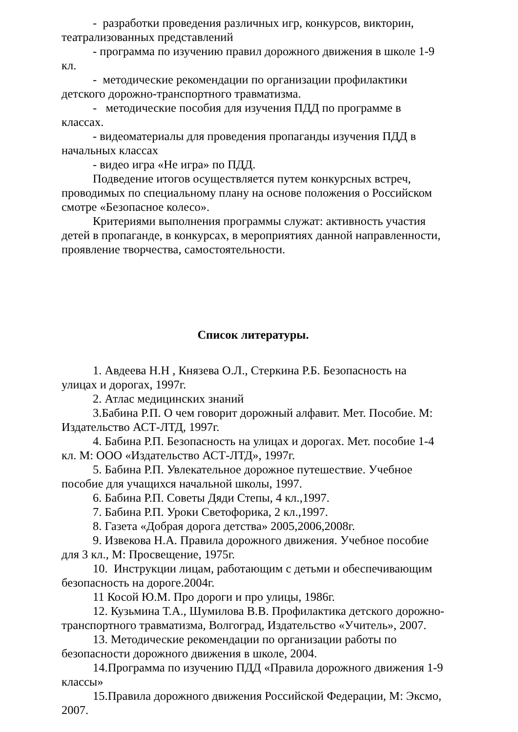- разработки проведения различных игр, конкурсов, викторин, театрализованных представлений
- программа по изучению правил дорожного движения в школе 1-9 кл.
- методические рекомендации по организации профилактики детского дорожно-транспортного травматизма.
- методические пособия для изучения ПДД по программе в классах.
- видеоматериалы для проведения пропаганды изучения ПДД в начальных классах
- видео игра «Не игра» по ПДД.
Подведение итогов осуществляется путем конкурсных встреч, проводимых по специальному плану на основе положения о Российском смотре «Безопасное колесо».
Критериями выполнения программы служат: активность участия детей в пропаганде, в конкурсах, в мероприятиях данной направленности, проявление творчества, самостоятельности.
Список литературы.
1. Авдеева Н.Н , Князева О.Л., Стеркина Р.Б. Безопасность на улицах и дорогах, 1997г.
2. Атлас медицинских знаний
3.Бабина Р.П. О чем говорит дорожный алфавит. Мет. Пособие. М: Издательство АСТ-ЛТД, 1997г.
4. Бабина Р.П. Безопасность на улицах и дорогах. Мет. пособие 1-4 кл. М: ООО «Издательство АСТ-ЛТД», 1997г.
5. Бабина Р.П. Увлекательное дорожное путешествие. Учебное пособие для учащихся начальной школы, 1997.
6. Бабина Р.П. Советы Дяди Степы, 4 кл.,1997.
7. Бабина Р.П. Уроки Светофорика, 2 кл.,1997.
8. Газета «Добрая дорога детства» 2005,2006,2008г.
9. Извекова Н.А. Правила дорожного движения. Учебное пособие для 3 кл., М: Просвещение, 1975г.
10. Инструкции лицам, работающим с детьми и обеспечивающим безопасность на дороге.2004г.
11 Косой Ю.М. Про дороги и про улицы, 1986г.
12. Кузьмина Т.А., Шумилова В.В. Профилактика детского дорожно-транспортного травматизма, Волгоград, Издательство «Учитель», 2007.
13. Методические рекомендации по организации работы по безопасности дорожного движения в школе, 2004.
14.Программа по изучению ПДД «Правила дорожного движения 1-9 классы»
15.Правила дорожного движения Российской Федерации, М: Эксмо, 2007.